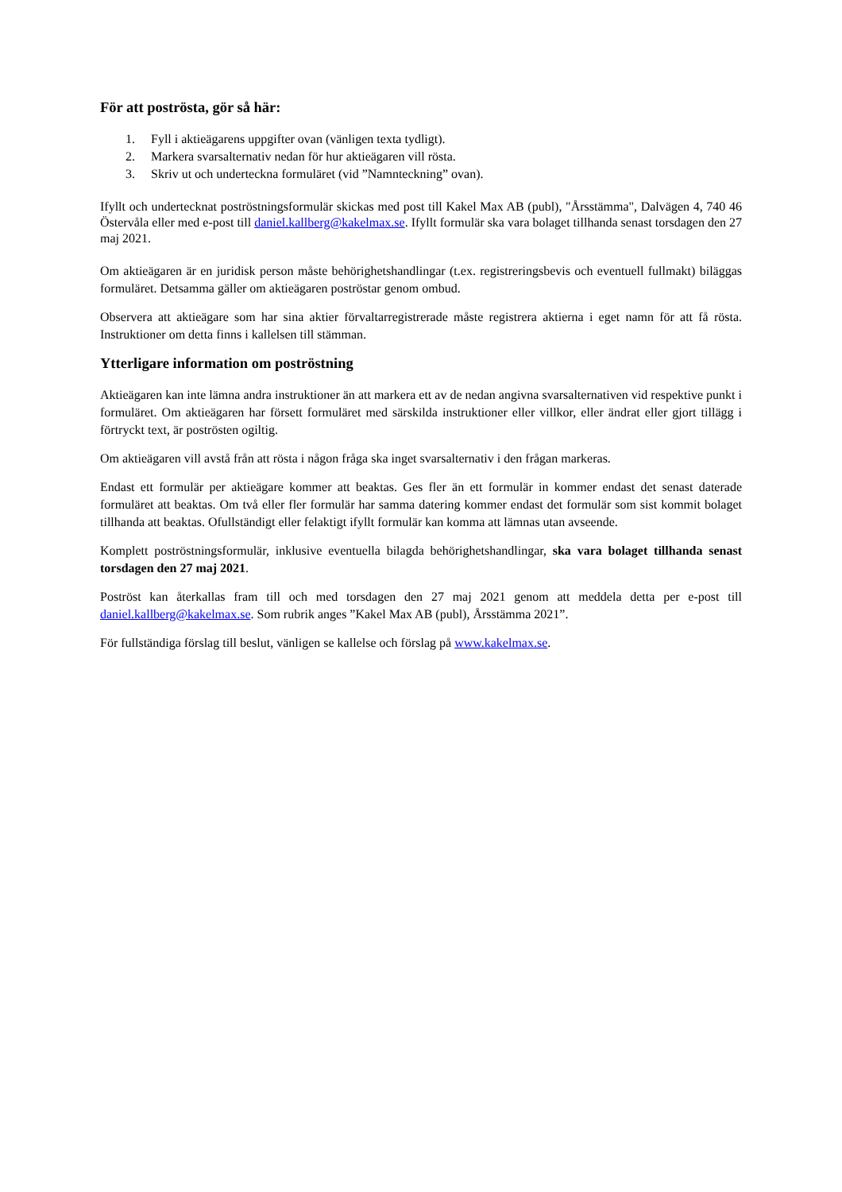För att poströsta, gör så här:
1. Fyll i aktieägarens uppgifter ovan (vänligen texta tydligt).
2. Markera svarsalternativ nedan för hur aktieägaren vill rösta.
3. Skriv ut och underteckna formuläret (vid ”Namnteckning” ovan).
Ifyllt och undertecknat poströstningsformulär skickas med post till Kakel Max AB (publ), "Årsstämma", Dalvägen 4, 740 46 Östervåla eller med e-post till daniel.kallberg@kakelmax.se. Ifyllt formulär ska vara bolaget tillhanda senast torsdagen den 27 maj 2021.
Om aktieägaren är en juridisk person måste behörighetshandlingar (t.ex. registreringsbevis och eventuell fullmakt) biläggas formuläret. Detsamma gäller om aktieägaren poströstar genom ombud.
Observera att aktieägare som har sina aktier förvaltarregistrerade måste registrera aktierna i eget namn för att få rösta. Instruktioner om detta finns i kallelsen till stämman.
Ytterligare information om poströstning
Aktieägaren kan inte lämna andra instruktioner än att markera ett av de nedan angivna svarsalternativen vid respektive punkt i formuläret. Om aktieägaren har försett formuläret med särskilda instruktioner eller villkor, eller ändrat eller gjort tillägg i förtryckt text, är poströsten ogiltig.
Om aktieägaren vill avstå från att rösta i någon fråga ska inget svarsalternativ i den frågan markeras.
Endast ett formulär per aktieägare kommer att beaktas. Ges fler än ett formulär in kommer endast det senast daterade formuläret att beaktas. Om två eller fler formulär har samma datering kommer endast det formulär som sist kommit bolaget tillhanda att beaktas. Ofullständigt eller felaktigt ifyllt formulär kan komma att lämnas utan avseende.
Komplett poströstningsformulär, inklusive eventuella bilagda behörighetshandlingar, ska vara bolaget tillhanda senast torsdagen den 27 maj 2021.
Poströst kan återkallas fram till och med torsdagen den 27 maj 2021 genom att meddela detta per e-post till daniel.kallberg@kakelmax.se. Som rubrik anges ”Kakel Max AB (publ), Årsstämma 2021”.
För fullständiga förslag till beslut, vänligen se kallelse och förslag på www.kakelmax.se.